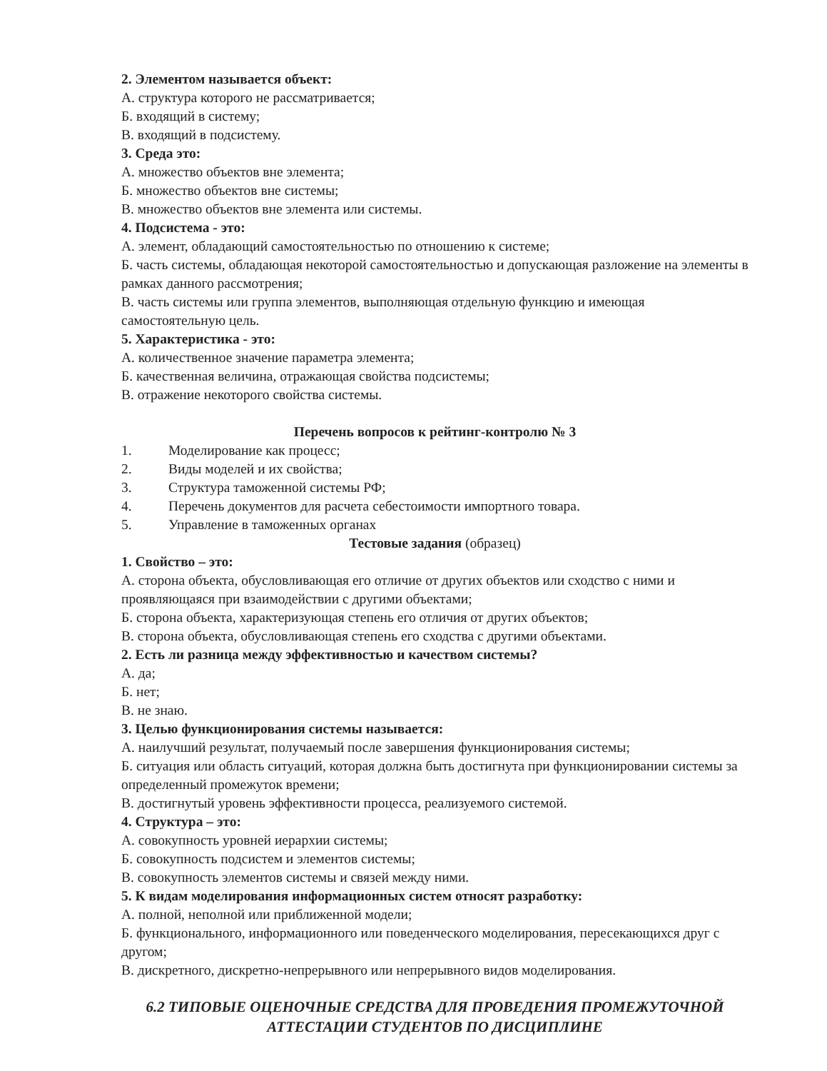2. Элементом называется объект:
А. структура которого не рассматривается;
Б. входящий в систему;
В. входящий в подсистему.
3. Среда это:
А. множество объектов вне элемента;
Б. множество объектов вне системы;
В. множество объектов вне элемента или системы.
4. Подсистема - это:
А. элемент, обладающий самостоятельностью по отношению к системе;
Б. часть системы, обладающая некоторой самостоятельностью и допускающая разложение на элементы в рамках данного рассмотрения;
В. часть системы или группа элементов, выполняющая отдельную функцию и имеющая самостоятельную цель.
5. Характеристика - это:
А. количественное значение параметра элемента;
Б. качественная величина, отражающая свойства подсистемы;
В. отражение некоторого свойства системы.
Перечень вопросов к рейтинг-контролю № 3
1. Моделирование как процесс;
2. Виды моделей и их свойства;
3. Структура таможенной системы РФ;
4. Перечень документов для расчета себестоимости импортного товара.
5. Управление в таможенных органах
Тестовые задания (образец)
1. Свойство – это:
А. сторона объекта, обусловливающая его отличие от других объектов или сходство с ними и проявляющаяся при взаимодействии с другими объектами;
Б. сторона объекта, характеризующая степень его отличия от других объектов;
В. сторона объекта, обусловливающая степень его сходства с другими объектами.
2. Есть ли разница между эффективностью и качеством системы?
А. да;
Б. нет;
В. не знаю.
3. Целью функционирования системы называется:
А. наилучший результат, получаемый после завершения функционирования системы;
Б. ситуация или область ситуаций, которая должна быть достигнута при функционировании системы за определенный промежуток времени;
В. достигнутый уровень эффективности процесса, реализуемого системой.
4. Структура – это:
А. совокупность уровней иерархии системы;
Б. совокупность подсистем и элементов системы;
В. совокупность элементов системы и связей между ними.
5. К видам моделирования информационных систем относят разработку:
А. полной, неполной или приближенной модели;
Б. функционального, информационного или поведенческого моделирования, пересекающихся друг с другом;
В. дискретного, дискретно-непрерывного или непрерывного видов моделирования.
6.2 ТИПОВЫЕ ОЦЕНОЧНЫЕ СРЕДСТВА ДЛЯ ПРОВЕДЕНИЯ ПРОМЕЖУТОЧНОЙ АТТЕСТАЦИИ СТУДЕНТОВ ПО ДИСЦИПЛИНЕ